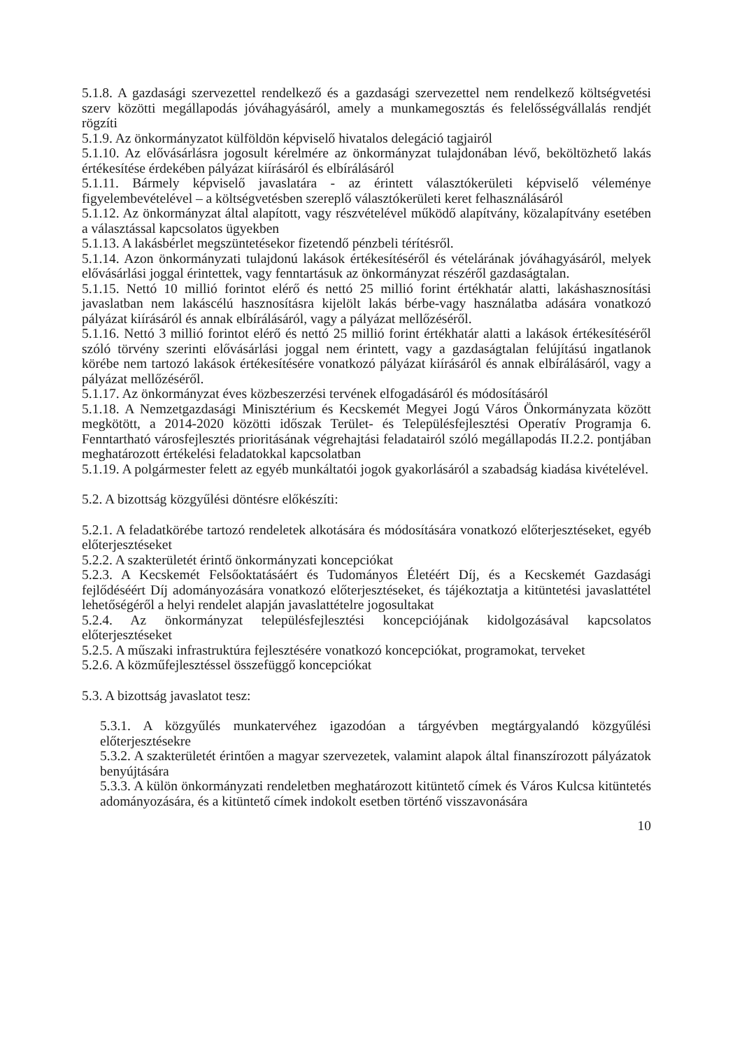5.1.8. A gazdasági szervezettel rendelkező és a gazdasági szervezettel nem rendelkező költségvetési szerv közötti megállapodás jóváhagyásáról, amely a munkamegosztás és felelősségvállalás rendjét rögzíti
5.1.9. Az önkormányzatot külföldön képviselő hivatalos delegáció tagjairól
5.1.10. Az elővásárlásra jogosult kérelmére az önkormányzat tulajdonában lévő, beköltözhető lakás értékesítése érdekében pályázat kiírásáról és elbírálásáról
5.1.11. Bármely képviselő javaslatára - az érintett választókerületi képviselő véleménye figyelembevételével – a költségvetésben szereplő választókerületi keret felhasználásáról
5.1.12. Az önkormányzat által alapított, vagy részvételével működő alapítvány, közalapítvány esetében a választással kapcsolatos ügyekben
5.1.13. A lakásbérlet megszüntetésekor fizetendő pénzbeli térítésről.
5.1.14. Azon önkormányzati tulajdonú lakások értékesítéséről és vételárának jóváhagyásáról, melyek elővásárlási joggal érintettek, vagy fenntartásuk az önkormányzat részéről gazdaságtalan.
5.1.15. Nettó 10 millió forintot elérő és nettó 25 millió forint értékhatár alatti, lakáshasznosítási javaslatban nem lakáscélú hasznosításra kijelölt lakás bérbe-vagy használatba adására vonatkozó pályázat kiírásáról és annak elbírálásáról, vagy a pályázat mellőzéséről.
5.1.16. Nettó 3 millió forintot elérő és nettó 25 millió forint értékhatár alatti a lakások értékesítéséről szóló törvény szerinti elővásárlási joggal nem érintett, vagy a gazdaságtalan felújítású ingatlanok körébe nem tartozó lakások értékesítésére vonatkozó pályázat kiírásáról és annak elbírálásáról, vagy a pályázat mellőzéséről.
5.1.17. Az önkormányzat éves közbeszerzési tervének elfogadásáról és módosításáról
5.1.18. A Nemzetgazdasági Minisztérium és Kecskemét Megyei Jogú Város Önkormányzata között megkötött, a 2014-2020 közötti időszak Terület- és Településfejlesztési Operatív Programja 6. Fenntartható városfejlesztés prioritásának végrehajtási feladatairól szóló megállapodás II.2.2. pontjában meghatározott értékelési feladatokkal kapcsolatban
5.1.19. A polgármester felett az egyéb munkáltatói jogok gyakorlásáról a szabadság kiadása kivételével.
5.2. A bizottság közgyűlési döntésre előkészíti:
5.2.1. A feladatkörébe tartozó rendeletek alkotására és módosítására vonatkozó előterjesztéseket, egyéb előterjesztéseket
5.2.2. A szakterületét érintő önkormányzati koncepciókat
5.2.3. A Kecskemét Felsőoktatásáért és Tudományos Életéért Díj, és a Kecskemét Gazdasági fejlődéséért Díj adományozására vonatkozó előterjesztéseket, és tájékoztatja a kitüntetési javaslattétel lehetőségéről a helyi rendelet alapján javaslattételre jogosultakat
5.2.4. Az önkormányzat településfejlesztési koncepciójának kidolgozásával kapcsolatos előterjesztéseket
5.2.5. A műszaki infrastruktúra fejlesztésére vonatkozó koncepciókat, programokat, terveket
5.2.6. A közműfejlesztéssel összefüggő koncepciókat
5.3. A bizottság javaslatot tesz:
5.3.1. A közgyűlés munkatervéhez igazodóan a tárgyévben megtárgyalandó közgyűlési előterjesztésekre
5.3.2. A szakterületét érintően a magyar szervezetek, valamint alapok által finanszírozott pályázatok benyújtására
5.3.3. A külön önkormányzati rendeletben meghatározott kitüntető címek és Város Kulcsa kitüntetés adományozására, és a kitüntető címek indokolt esetben történő visszavonására
10